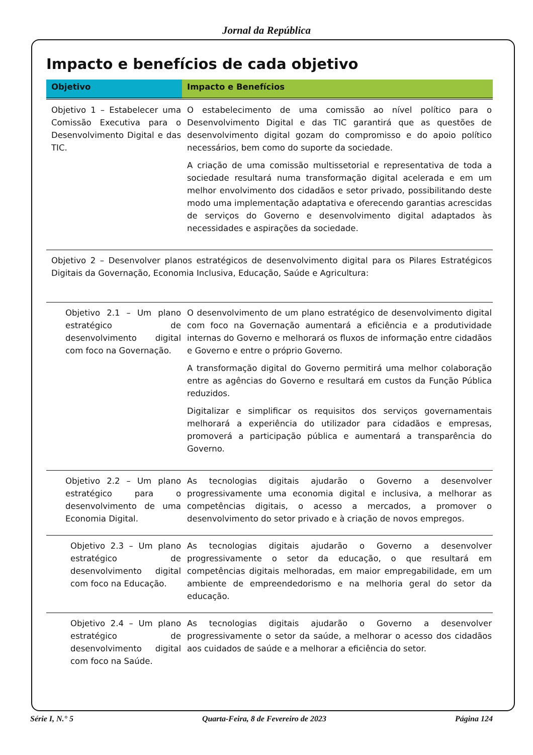Jornal da República
Impacto e benefícios de cada objetivo
| Objetivo | Impacto e Benefícios |
| --- | --- |
| Objetivo 1 – Estabelecer uma Comissão Executiva para o Desenvolvimento Digital e das TIC. | O estabelecimento de uma comissão ao nível político para o Desenvolvimento Digital e das TIC garantirá que as questões de desenvolvimento digital gozam do compromisso e do apoio político necessários, bem como do suporte da sociedade. A criação de uma comissão multissetorial e representativa de toda a sociedade resultará numa transformação digital acelerada e em um melhor envolvimento dos cidadãos e setor privado, possibilitando deste modo uma implementação adaptativa e oferecendo garantias acrescidas de serviços do Governo e desenvolvimento digital adaptados às necessidades e aspirações da sociedade. |
| Objetivo 2 – Desenvolver planos estratégicos de desenvolvimento digital para os Pilares Estratégicos Digitais da Governação, Economia Inclusiva, Educação, Saúde e Agricultura: | |
| Objetivo 2.1 – Um plano estratégico de desenvolvimento digital com foco na Governação. | O desenvolvimento de um plano estratégico de desenvolvimento digital com foco na Governação aumentará a eficiência e a produtividade internas do Governo e melhorará os fluxos de informação entre cidadãos e Governo e entre o próprio Governo. A transformação digital do Governo permitirá uma melhor colaboração entre as agências do Governo e resultará em custos da Função Pública reduzidos. Digitalizar e simplificar os requisitos dos serviços governamentais melhorará a experiência do utilizador para cidadãos e empresas, promoverá a participação pública e aumentará a transparência do Governo. |
| Objetivo 2.2 – Um plano estratégico para o desenvolvimento de uma Economia Digital. | As tecnologias digitais ajudarão o Governo a desenvolver progressivamente uma economia digital e inclusiva, a melhorar as competências digitais, o acesso a mercados, a promover o desenvolvimento do setor privado e à criação de novos empregos. |
| Objetivo 2.3 – Um plano estratégico de desenvolvimento digital com foco na Educação. | As tecnologias digitais ajudarão o Governo a desenvolver progressivamente o setor da educação, o que resultará em competências digitais melhoradas, em maior empregabilidade, em um ambiente de empreendedorismo e na melhoria geral do setor da educação. |
| Objetivo 2.4 – Um plano estratégico de desenvolvimento digital com foco na Saúde. | As tecnologias digitais ajudarão o Governo a desenvolver progressivamente o setor da saúde, a melhorar o acesso dos cidadãos aos cuidados de saúde e a melhorar a eficiência do setor. |
Série I, N.° 5 Quarta-Feira, 8 de Fevereiro de 2023 Página 124